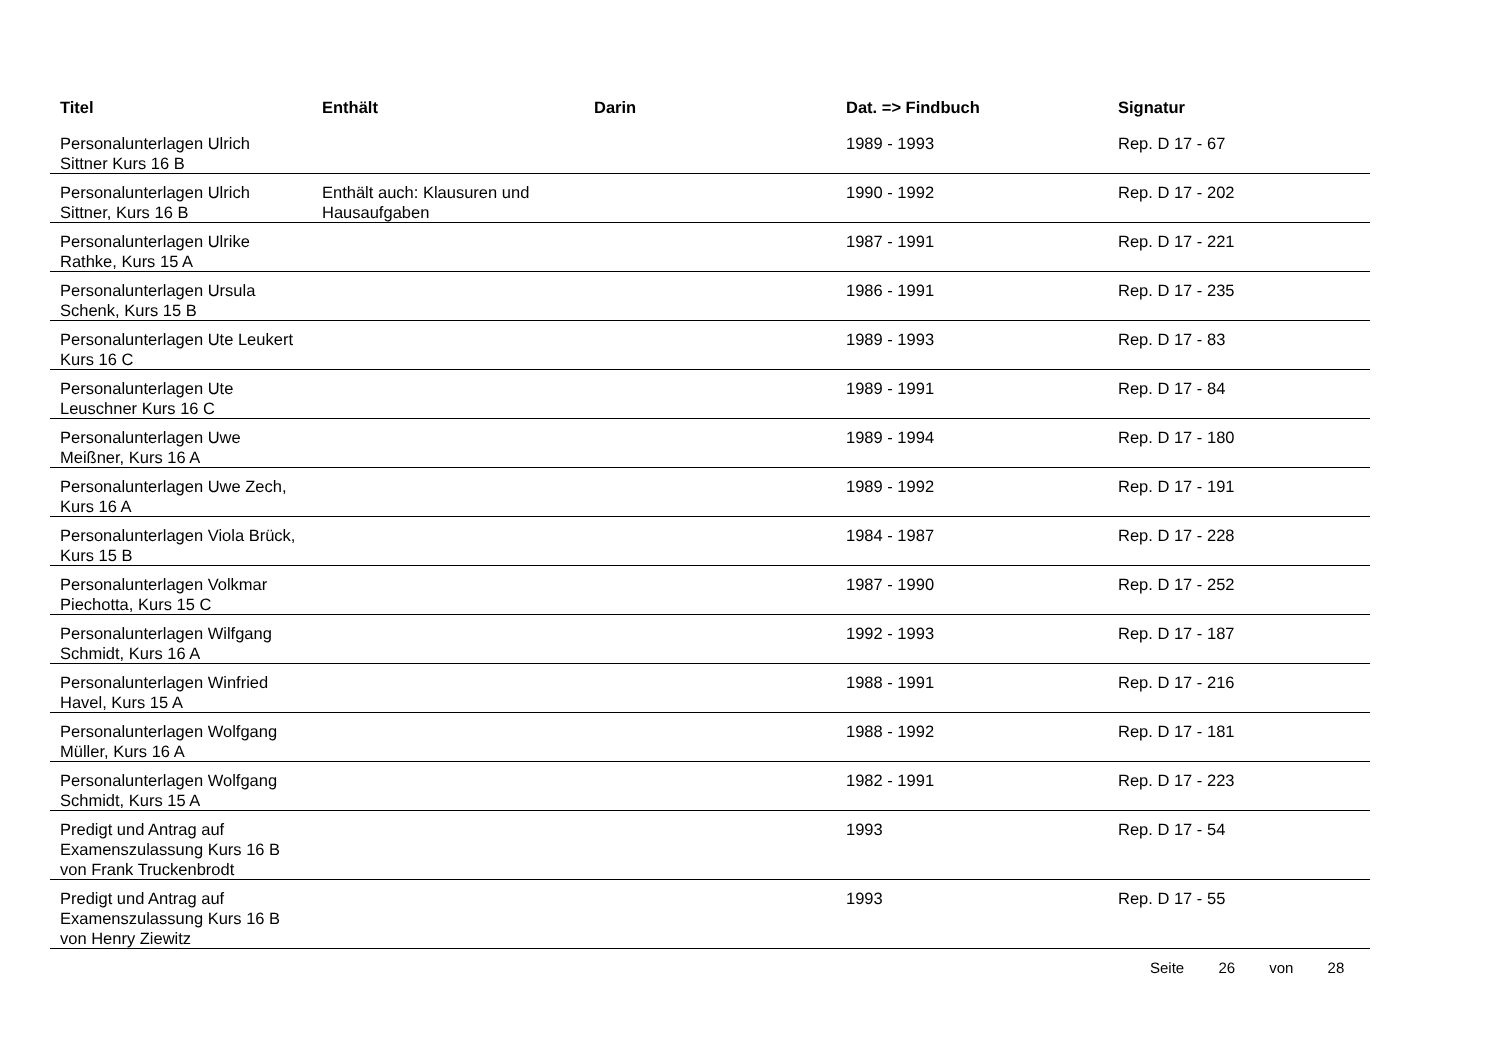| Titel | Enthält | Darin | Dat. => Findbuch | Signatur |
| --- | --- | --- | --- | --- |
| Personalunterlagen Ulrich Sittner Kurs 16 B | | | 1989 - 1993 | Rep. D 17 - 67 |
| Personalunterlagen Ulrich Sittner, Kurs 16 B | Enthält auch: Klausuren und Hausaufgaben | | 1990 - 1992 | Rep. D 17 - 202 |
| Personalunterlagen Ulrike Rathke, Kurs 15 A | | | 1987 - 1991 | Rep. D 17 - 221 |
| Personalunterlagen Ursula Schenk, Kurs 15 B | | | 1986 - 1991 | Rep. D 17 - 235 |
| Personalunterlagen Ute Leukert Kurs 16 C | | | 1989 - 1993 | Rep. D 17 - 83 |
| Personalunterlagen Ute Leuschner Kurs 16 C | | | 1989 - 1991 | Rep. D 17 - 84 |
| Personalunterlagen Uwe Meißner, Kurs 16 A | | | 1989 - 1994 | Rep. D 17 - 180 |
| Personalunterlagen Uwe Zech, Kurs 16 A | | | 1989 - 1992 | Rep. D 17 - 191 |
| Personalunterlagen Viola Brück, Kurs 15 B | | | 1984 - 1987 | Rep. D 17 - 228 |
| Personalunterlagen Volkmar Piechotta, Kurs 15 C | | | 1987 - 1990 | Rep. D 17 - 252 |
| Personalunterlagen Wilfgang Schmidt, Kurs 16 A | | | 1992 - 1993 | Rep. D 17 - 187 |
| Personalunterlagen Winfried Havel, Kurs 15 A | | | 1988 - 1991 | Rep. D 17 - 216 |
| Personalunterlagen Wolfgang Müller, Kurs 16 A | | | 1988 - 1992 | Rep. D 17 - 181 |
| Personalunterlagen Wolfgang Schmidt, Kurs 15 A | | | 1982 - 1991 | Rep. D 17 - 223 |
| Predigt und Antrag auf Examenszulassung Kurs 16 B von Frank Truckenbrodt | | | 1993 | Rep. D 17 - 54 |
| Predigt und Antrag auf Examenszulassung Kurs 16 B von Henry Ziewitz | | | 1993 | Rep. D 17 - 55 |
Seite 26 von 28